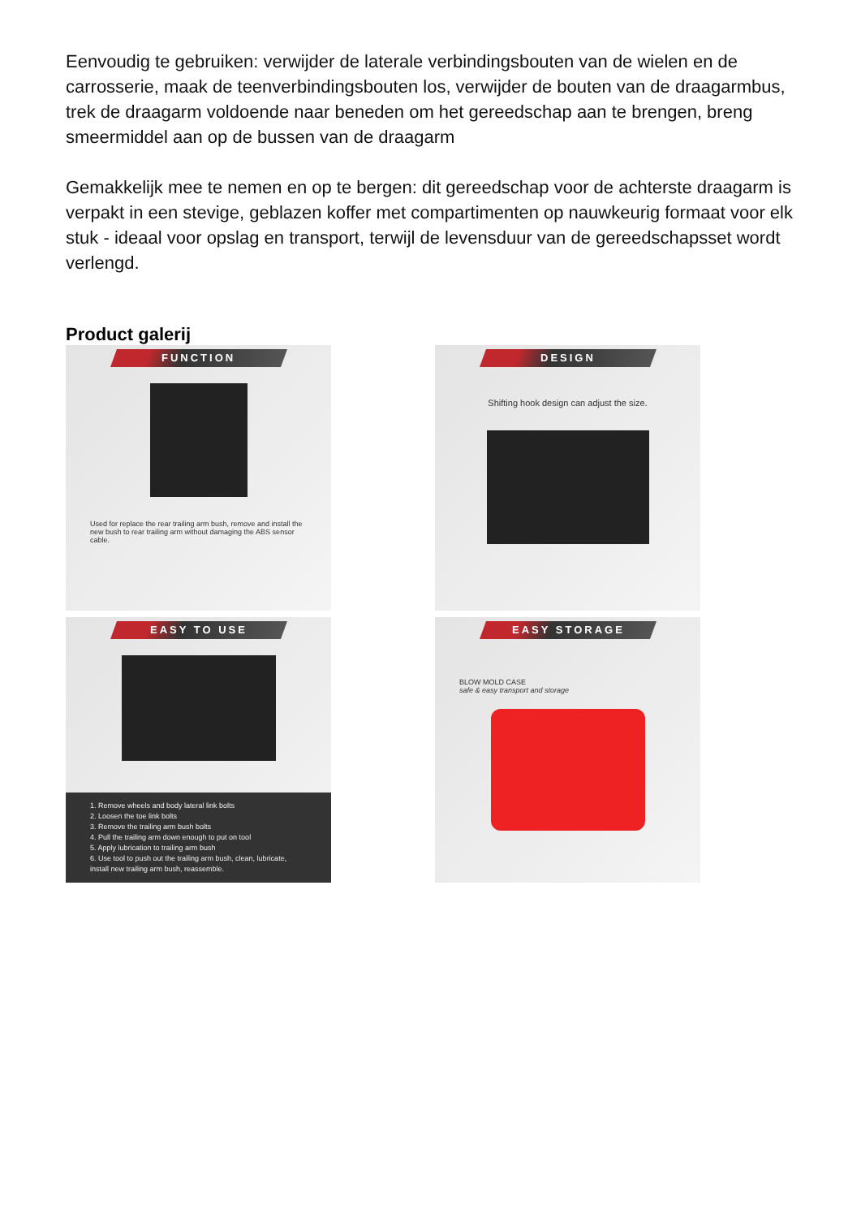Eenvoudig te gebruiken: verwijder de laterale verbindingsbouten van de wielen en de carrosserie, maak de teenverbindingsbouten los, verwijder de bouten van de draagarmbus, trek de draagarm voldoende naar beneden om het gereedschap aan te brengen, breng smeermiddel aan op de bussen van de draagarm
Gemakkelijk mee te nemen en op te bergen: dit gereedschap voor de achterste draagarm is verpakt in een stevige, geblazen koffer met compartimenten op nauwkeurig formaat voor elk stuk - ideaal voor opslag en transport, terwijl de levensduur van de gereedschapsset wordt verlengd.
Product galerij
FUNCTION
Used for replace the rear trailing arm bush, remove and install the new bush to rear trailing arm without damaging the ABS sensor cable.
DESIGN
Shifting hook design can adjust the size.
EASY TO USE
1. Remove wheels and body lateral link bolts
2. Loosen the toe link bolts
3. Remove the trailing arm bush bolts
4. Pull the trailing arm down enough to put on tool
5. Apply lubrication to trailing arm bush
6. Use tool to push out the trailing arm bush, clean, lubricate, install new trailing arm bush, reassemble.
EASY STORAGE
BLOW MOLD CASE
safe & easy transport and storage